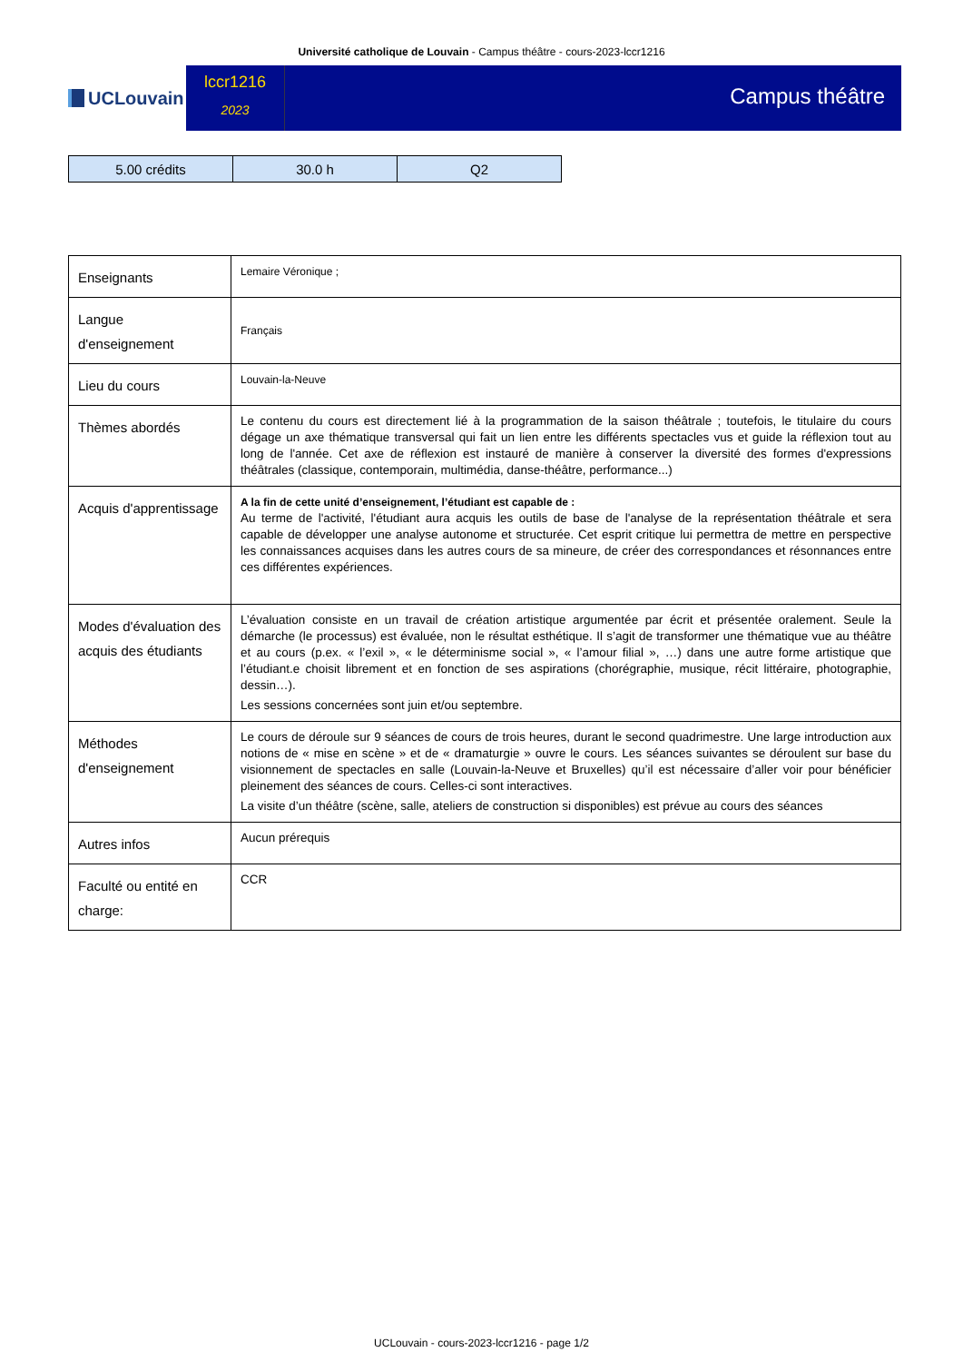Université catholique de Louvain - Campus théâtre - cours-2023-lccr1216
UCLouvain
lccr1216
2023
Campus théâtre
| 5.00 crédits | 30.0 h | Q2 |
| Enseignants | Lemaire Véronique ; |
| Langue d'enseignement | Français |
| Lieu du cours | Louvain-la-Neuve |
| Thèmes abordés | Le contenu du cours est directement lié à la programmation de la saison théâtrale ; toutefois, le titulaire du cours dégage un axe thématique transversal qui fait un lien entre les différents spectacles vus et guide la réflexion tout au long de l'année. Cet axe de réflexion est instauré de manière à conserver la diversité des formes d'expressions théâtrales (classique, contemporain, multimédia, danse-théâtre, performance...) |
| Acquis d'apprentissage | A la fin de cette unité d’enseignement, l’étudiant est capable de : Au terme de l'activité, l'étudiant aura acquis les outils de base de l'analyse de la représentation théâtrale et sera capable de développer une analyse autonome et structurée. Cet esprit critique lui permettra de mettre en perspective les connaissances acquises dans les autres cours de sa mineure, de créer des correspondances et résonnances entre ces différentes expériences. |
| Modes d'évaluation des acquis des étudiants | L’évaluation consiste en un travail de création artistique argumentée par écrit et présentée oralement. Seule la démarche (le processus) est évaluée, non le résultat esthétique. Il s’agit de transformer une thématique vue au théâtre et au cours (p.ex. « l’exil », « le déterminisme social », « l’amour filial », …) dans une autre forme artistique que l’étudiant.e choisit librement et en fonction de ses aspirations (chorégraphie, musique, récit littéraire, photographie, dessin…). Les sessions concernées sont juin et/ou septembre. |
| Méthodes d'enseignement | Le cours de déroule sur 9 séances de cours de trois heures, durant le second quadrimestre. Une large introduction aux notions de « mise en scène » et de « dramaturgie » ouvre le cours. Les séances suivantes se déroulent sur base du visionnement de spectacles en salle (Louvain-la-Neuve et Bruxelles) qu’il est nécessaire d’aller voir pour bénéficier pleinement des séances de cours. Celles-ci sont interactives. La visite d’un théâtre (scène, salle, ateliers de construction si disponibles) est prévue au cours des séances |
| Autres infos | Aucun prérequis |
| Faculté ou entité en charge: | CCR |
UCLouvain - cours-2023-lccr1216 - page 1/2